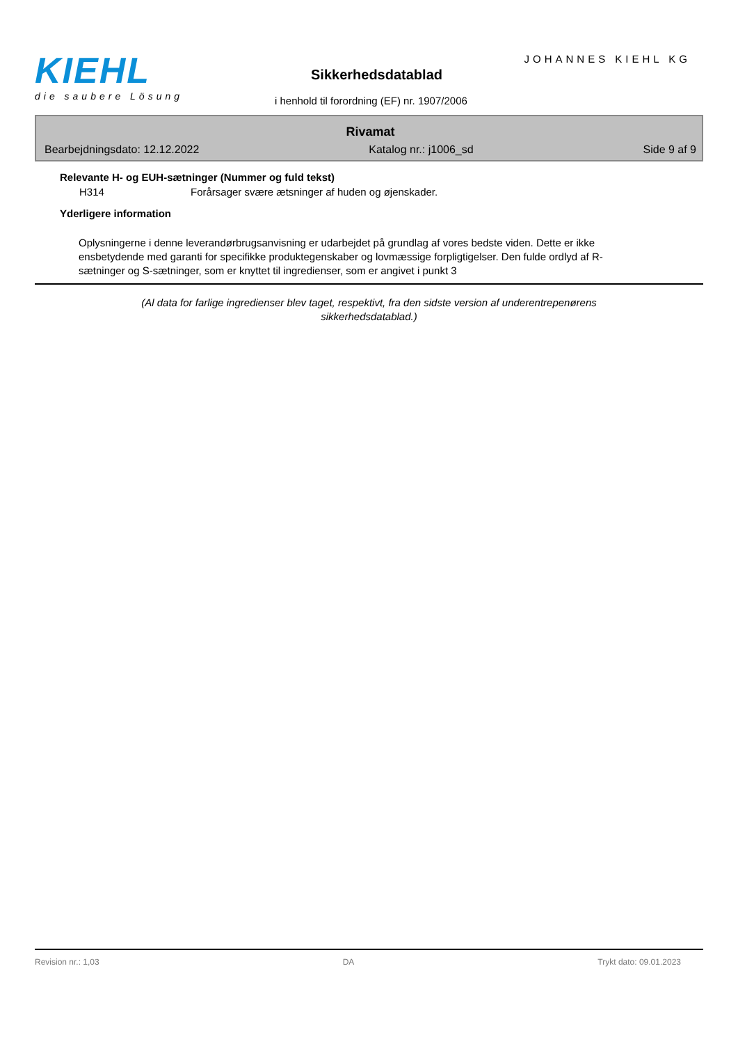KIEHL
die saubere Lösung
JOHANNES KIEHL KG
Sikkerhedsdatablad
i henhold til forordning (EF) nr. 1907/2006
Rivamat
Bearbejdningsdato: 12.12.2022 Katalog nr.: j1006_sd Side 9 af 9
Relevante H- og EUH-sætninger (Nummer og fuld tekst)
H314 Forårsager svære ætsninger af huden og øjenskader.
Yderligere information
Oplysningerne i denne leverandørbrugsanvisning er udarbejdet på grundlag af vores bedste viden. Dette er ikke ensbetydende med garanti for specifikke produktegenskaber og lovmæssige forpligtigelser. Den fulde ordlyd af R-sætninger og S-sætninger, som er knyttet til ingredienser, som er angivet i punkt 3
(Al data for farlige ingredienser blev taget, respektivt, fra den sidste version af underentrepenørens sikkerhedsdatablad.)
Revision nr.: 1,03 DA Trykt dato: 09.01.2023